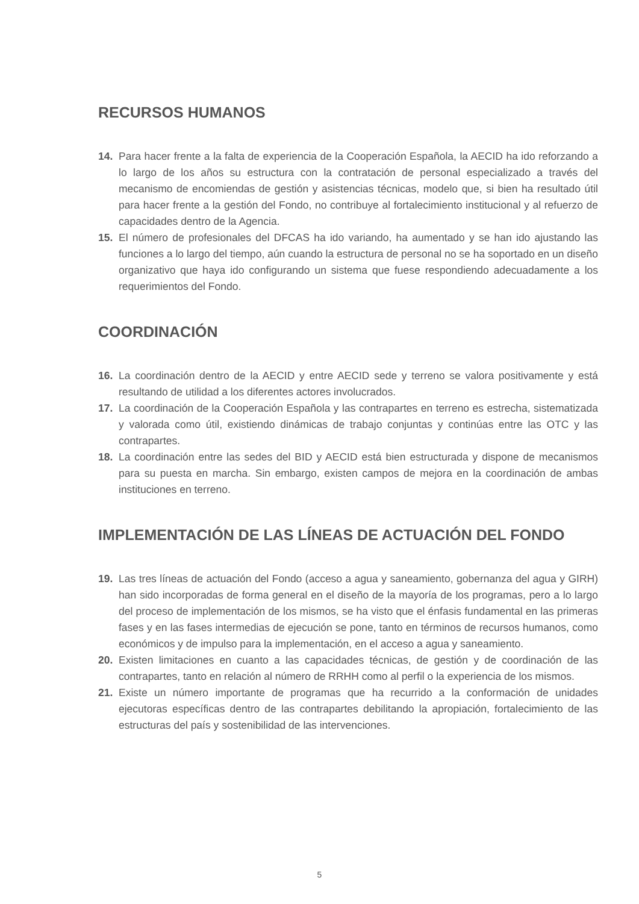RECURSOS HUMANOS
14. Para hacer frente a la falta de experiencia de la Cooperación Española, la AECID ha ido reforzando a lo largo de los años su estructura con la contratación de personal especializado a través del mecanismo de encomiendas de gestión y asistencias técnicas, modelo que, si bien ha resultado útil para hacer frente a la gestión del Fondo, no contribuye al fortalecimiento institucional y al refuerzo de capacidades dentro de la Agencia.
15. El número de profesionales del DFCAS ha ido variando, ha aumentado y se han ido ajustando las funciones a lo largo del tiempo, aún cuando la estructura de personal no se ha soportado en un diseño organizativo que haya ido configurando un sistema que fuese respondiendo adecuadamente a los requerimientos del Fondo.
COORDINACIÓN
16. La coordinación dentro de la AECID y entre AECID sede y terreno se valora positivamente y está resultando de utilidad a los diferentes actores involucrados.
17. La coordinación de la Cooperación Española y las contrapartes en terreno es estrecha, sistematizada y valorada como útil, existiendo dinámicas de trabajo conjuntas y continúas entre las OTC y las contrapartes.
18. La coordinación entre las sedes del BID y AECID está bien estructurada y dispone de mecanismos para su puesta en marcha. Sin embargo, existen campos de mejora en la coordinación de ambas instituciones en terreno.
IMPLEMENTACIÓN DE LAS LÍNEAS DE ACTUACIÓN DEL FONDO
19. Las tres líneas de actuación del Fondo (acceso a agua y saneamiento, gobernanza del agua y GIRH) han sido incorporadas de forma general en el diseño de la mayoría de los programas, pero a lo largo del proceso de implementación de los mismos, se ha visto que el énfasis fundamental en las primeras fases y en las fases intermedias de ejecución se pone, tanto en términos de recursos humanos, como económicos y de impulso para la implementación, en el acceso a agua y saneamiento.
20. Existen limitaciones en cuanto a las capacidades técnicas, de gestión y de coordinación de las contrapartes, tanto en relación al número de RRHH como al perfil o la experiencia de los mismos.
21. Existe un número importante de programas que ha recurrido a la conformación de unidades ejecutoras específicas dentro de las contrapartes debilitando la apropiación, fortalecimiento de las estructuras del país y sostenibilidad de las intervenciones.
5